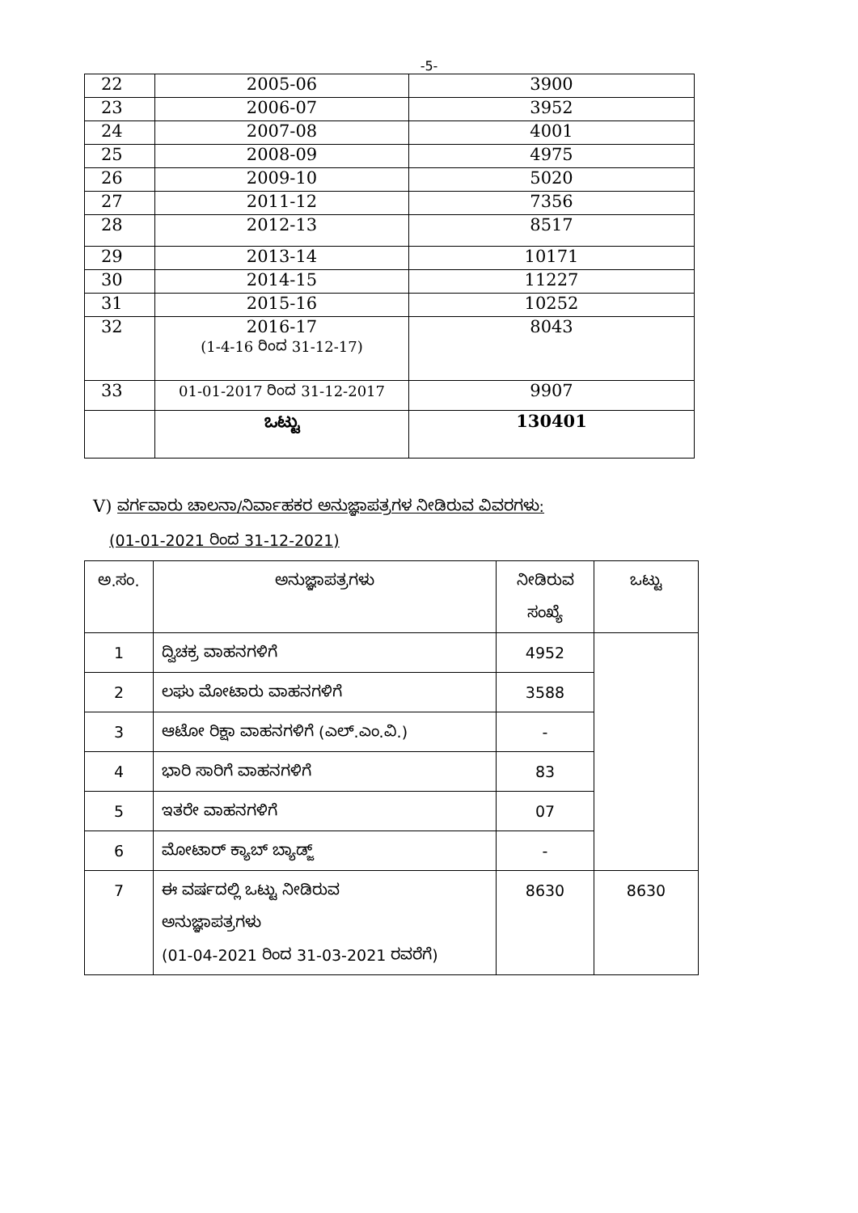-5-
| 22 | 2005-06 | 3900 |
| 23 | 2006-07 | 3952 |
| 24 | 2007-08 | 4001 |
| 25 | 2008-09 | 4975 |
| 26 | 2009-10 | 5020 |
| 27 | 2011-12 | 7356 |
| 28 | 2012-13 | 8517 |
| 29 | 2013-14 | 10171 |
| 30 | 2014-15 | 11227 |
| 31 | 2015-16 | 10252 |
| 32 | 2016-17 (1-4-16 ರಿಂದ 31-12-17) | 8043 |
| 33 | 01-01-2017 ರಿಂದ 31-12-2017 | 9907 |
| | ಒಟ್ಟು | 130401 |
V) ವರ್ಗವಾರು ಚಾಲನಾ/ನಿರ್ವಾಹಕರ ಅನುಜ್ಞಾಪತ್ರಗಳ ನೀಡಿರುವ ವಿವರಗಳು:
(01-01-2021 ರಿಂದ 31-12-2021)
| ಅ.ಸಂ. | ಅನುಜ್ಞಾಪತ್ರಗಳು | ನೀಡಿರುವ ಸಂಖ್ಯೆ | ಒಟ್ಟು |
| --- | --- | --- | --- |
| 1 | ದ್ವಿಚಕ್ರ ವಾಹನಗಳಿಗೆ | 4952 | |
| 2 | ಲಘು ಮೋಟಾರು ವಾಹನಗಳಿಗೆ | 3588 | |
| 3 | ಆಟೋ ರಿಕ್ಷಾ ವಾಹನಗಳಿಗೆ (ಎಲ್.ಎಂ.ವಿ.) | - | |
| 4 | ಭಾರಿ ಸಾರಿಗೆ ವಾಹನಗಳಿಗೆ | 83 | |
| 5 | ಇತರೇ ವಾಹನಗಳಿಗೆ | 07 | |
| 6 | ಮೋಟಾರ್ ಕ್ಯಾಬ್ ಬ್ಯಾಡ್ಜ್ | - | |
| 7 | ಈ ವರ್ಷದಲ್ಲಿ ಒಟ್ಟು ನೀಡಿರುವ ಅನುಜ್ಞಾಪತ್ರಗಳು (01-04-2021 ರಿಂದ 31-03-2021 ರವರೆಗೆ) | 8630 | 8630 |